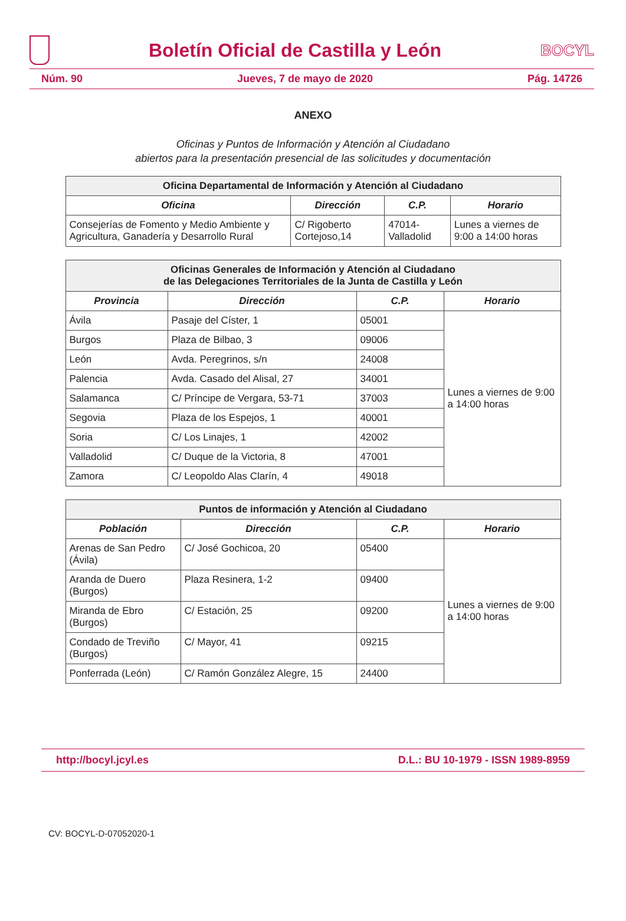Boletín Oficial de Castilla y León
BOCYL
Núm. 90 Jueves, 7 de mayo de 2020 Pág. 14726
ANEXO
Oficinas y Puntos de Información y Atención al Ciudadano
abiertos para la presentación presencial de las solicitudes y documentación
| Oficina Departamental de Información y Atención al Ciudadano | | | |
| --- | --- | --- | --- |
| Oficina | Dirección | C.P. | Horario |
| Consejerías de Fomento y Medio Ambiente y Agricultura, Ganadería y Desarrollo Rural | C/ Rigoberto Cortejoso,14 | 47014-Valladolid | Lunes a viernes de 9:00 a 14:00 horas |
| Oficinas Generales de Información y Atención al Ciudadano de las Delegaciones Territoriales de la Junta de Castilla y León | | | |
| --- | --- | --- | --- |
| Provincia | Dirección | C.P. | Horario |
| Ávila | Pasaje del Císter, 1 | 05001 | Lunes a viernes de 9:00 a 14:00 horas |
| Burgos | Plaza de Bilbao, 3 | 09006 | |
| León | Avda. Peregrinos, s/n | 24008 | |
| Palencia | Avda. Casado del Alisal, 27 | 34001 | |
| Salamanca | C/ Príncipe de Vergara, 53-71 | 37003 | |
| Segovia | Plaza de los Espejos, 1 | 40001 | |
| Soria | C/ Los Linajes, 1 | 42002 | |
| Valladolid | C/ Duque de la Victoria, 8 | 47001 | |
| Zamora | C/ Leopoldo Alas Clarín, 4 | 49018 | |
| Puntos de información y Atención al Ciudadano | | | |
| --- | --- | --- | --- |
| Población | Dirección | C.P. | Horario |
| Arenas de San Pedro (Ávila) | C/ José Gochicoa, 20 | 05400 | Lunes a viernes de 9:00 a 14:00 horas |
| Aranda de Duero (Burgos) | Plaza Resinera, 1-2 | 09400 | |
| Miranda de Ebro (Burgos) | C/ Estación, 25 | 09200 | |
| Condado de Treviño (Burgos) | C/ Mayor, 41 | 09215 | |
| Ponferrada (León) | C/ Ramón González Alegre, 15 | 24400 | |
http://bocyl.jcyl.es D.L.: BU 10-1979 - ISSN 1989-8959
CV: BOCYL-D-07052020-1